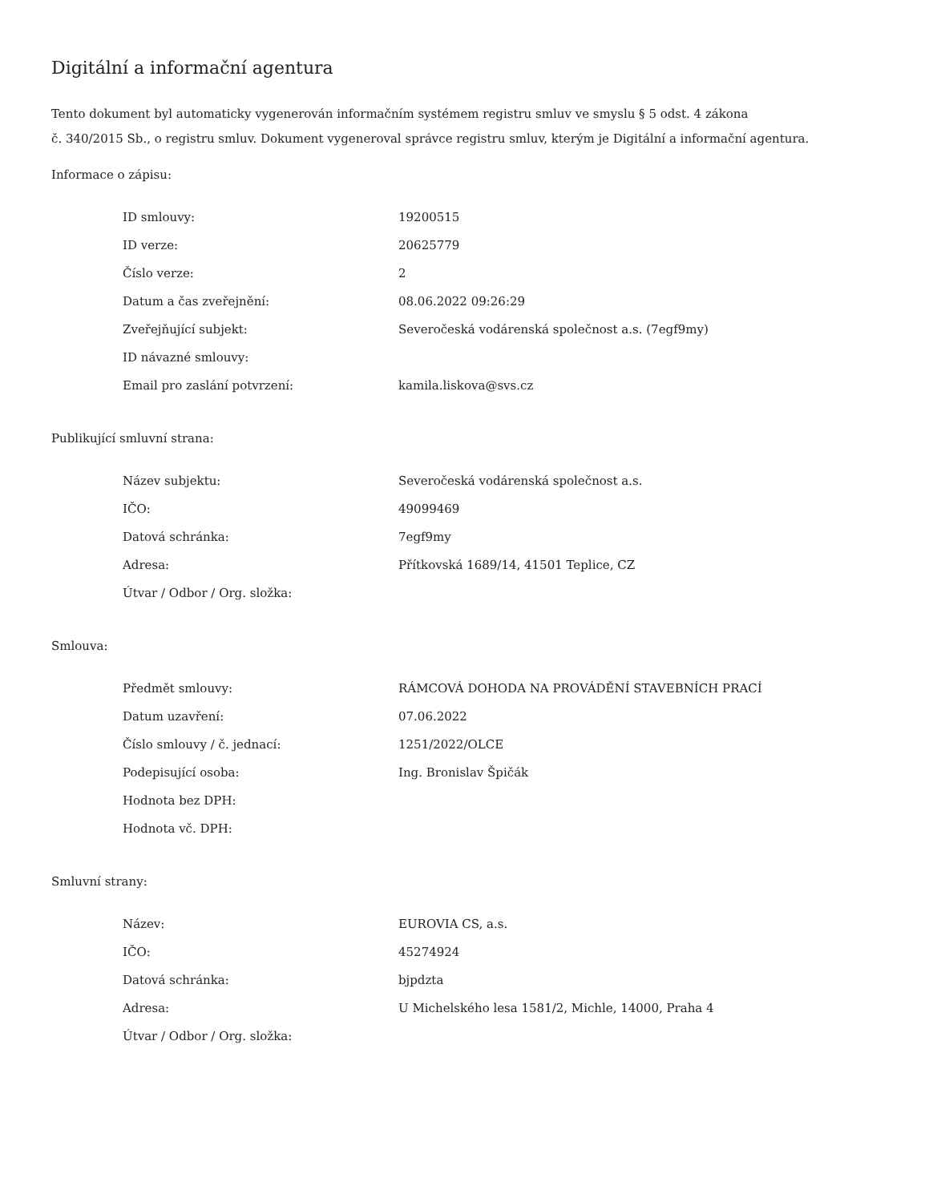Digitální a informační agentura
Tento dokument byl automaticky vygenerován informačním systémem registru smluv ve smyslu § 5 odst. 4 zákona
č. 340/2015 Sb., o registru smluv. Dokument vygeneroval správce registru smluv, kterým je Digitální a informační agentura.
Informace o zápisu:
| ID smlouvy: | 19200515 |
| ID verze: | 20625779 |
| Číslo verze: | 2 |
| Datum a čas zveřejnění: | 08.06.2022 09:26:29 |
| Zveřejňující subjekt: | Severočeská vodárenská společnost a.s. (7egf9my) |
| ID návazné smlouvy: | |
| Email pro zaslání potvrzení: | kamila.liskova@svs.cz |
Publikující smluvní strana:
| Název subjektu: | Severočeská vodárenská společnost a.s. |
| IČO: | 49099469 |
| Datová schránka: | 7egf9my |
| Adresa: | Přítkovská 1689/14, 41501 Teplice, CZ |
| Útvar / Odbor / Org. složka: | |
Smlouva:
| Předmět smlouvy: | RÁMCOVÁ DOHODA NA PROVÁDĚNÍ STAVEBNÍCH PRACÍ |
| Datum uzavření: | 07.06.2022 |
| Číslo smlouvy / č. jednací: | 1251/2022/OLCE |
| Podepisující osoba: | Ing. Bronislav Špičák |
| Hodnota bez DPH: | |
| Hodnota vč. DPH: | |
Smluvní strany:
| Název: | EUROVIA CS, a.s. |
| IČO: | 45274924 |
| Datová schránka: | bjpdzta |
| Adresa: | U Michelského lesa 1581/2, Michle, 14000, Praha 4 |
| Útvar / Odbor / Org. složka: | |